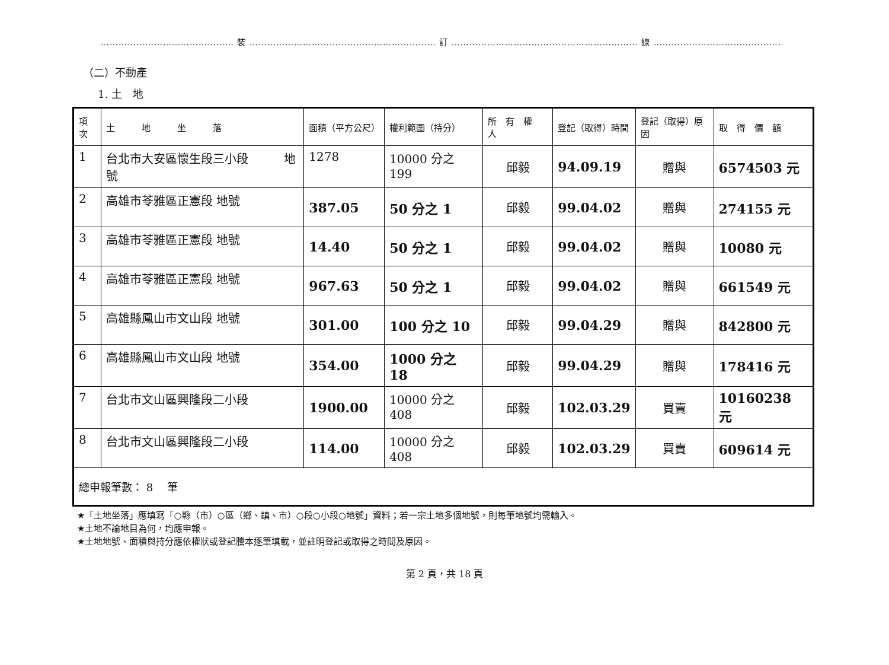……………………………………… 裝 ……………………………………………………… 訂 ……………………………………………………… 線 ……………………………………………
（二）不動產
1. 土　地
| 項次 | 土 地 坐 落 | 面積（平方公尺） | 權利範圍（持分） | 所 有 權 人 | 登記（取得）時間 | 登記（取得）原因 | 取 得 價 額 |
| --- | --- | --- | --- | --- | --- | --- | --- |
| 1 | 台北市大安區懷生段三小段 地號 | 1278 | 10000 分之 199 | 邱毅 | 94.09.19 | 贈與 | 6574503 元 |
| 2 | 高雄市苓雅區正憲段 地號 | 387.05 | 50 分之 1 | 邱毅 | 99.04.02 | 贈與 | 274155 元 |
| 3 | 高雄市苓雅區正憲段 地號 | 14.40 | 50 分之 1 | 邱毅 | 99.04.02 | 贈與 | 10080 元 |
| 4 | 高雄市苓雅區正憲段 地號 | 967.63 | 50 分之 1 | 邱毅 | 99.04.02 | 贈與 | 661549 元 |
| 5 | 高雄縣鳳山市文山段 地號 | 301.00 | 100 分之 10 | 邱毅 | 99.04.29 | 贈與 | 842800 元 |
| 6 | 高雄縣鳳山市文山段 地號 | 354.00 | 1000 分之 18 | 邱毅 | 99.04.29 | 贈與 | 178416 元 |
| 7 | 台北市文山區興隆段二小段 | 1900.00 | 10000 分之 408 | 邱毅 | 102.03.29 | 買賣 | 10160238 元 |
| 8 | 台北市文山區興隆段二小段 | 114.00 | 10000 分之 408 | 邱毅 | 102.03.29 | 買賣 | 609614 元 |
| 總申報筆數： 8 筆 | | | | | | | |
★「土地坐落」應填寫「○縣（市）○區（鄉、鎮、市）○段○小段○地號」資料；若一宗土地多個地號，則每筆地號均需輸入。
★土地不論地目為何，均應申報。
★土地地號、面積與持分應依權狀或登記謄本逐筆填載，並註明登記或取得之時間及原因。
第 2 頁，共 18 頁